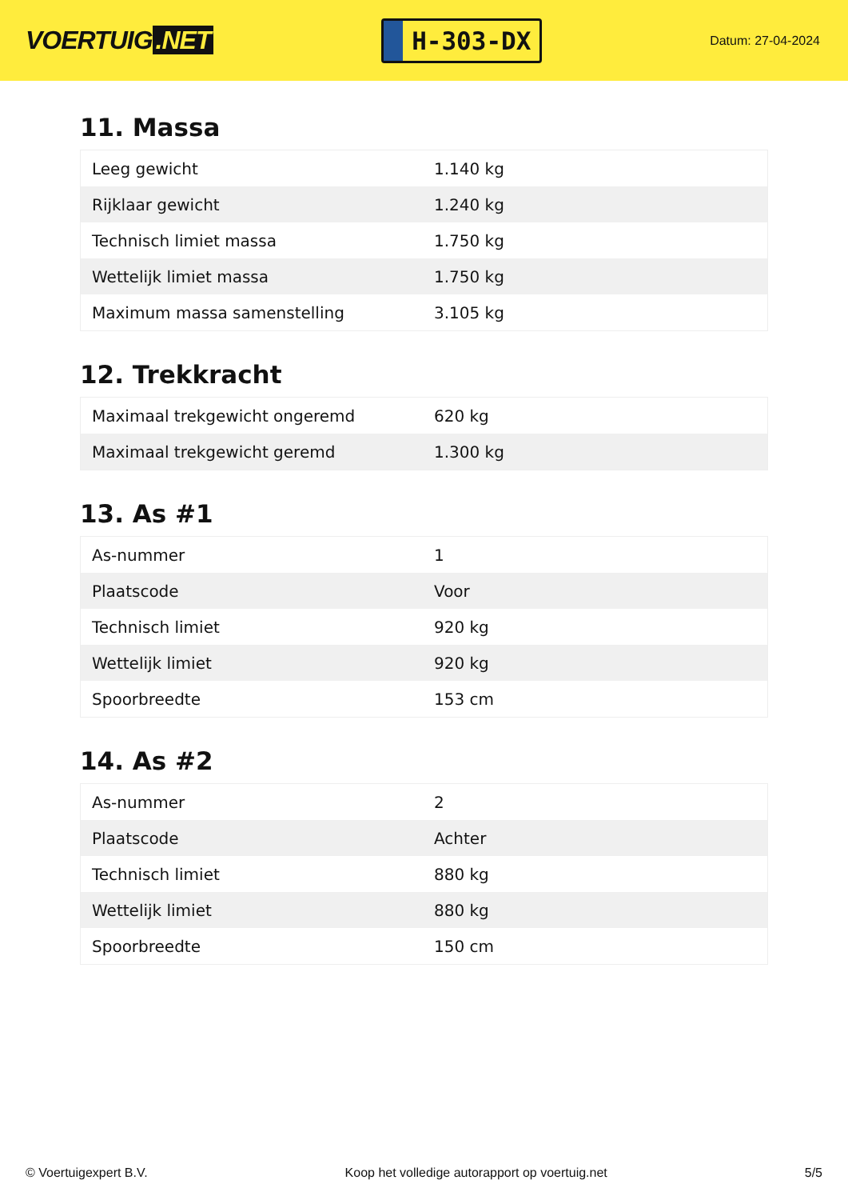VOERTUIG.NET
H-303-DX
Datum: 27-04-2024
11. Massa
| Leeg gewicht | 1.140 kg |
| Rijklaar gewicht | 1.240 kg |
| Technisch limiet massa | 1.750 kg |
| Wettelijk limiet massa | 1.750 kg |
| Maximum massa samenstelling | 3.105 kg |
12. Trekkracht
| Maximaal trekgewicht ongeremd | 620 kg |
| Maximaal trekgewicht geremd | 1.300 kg |
13. As #1
| As-nummer | 1 |
| Plaatscode | Voor |
| Technisch limiet | 920 kg |
| Wettelijk limiet | 920 kg |
| Spoorbreedte | 153 cm |
14. As #2
| As-nummer | 2 |
| Plaatscode | Achter |
| Technisch limiet | 880 kg |
| Wettelijk limiet | 880 kg |
| Spoorbreedte | 150 cm |
© Voertuigexpert B.V. Koop het volledige autorapport op voertuig.net 5/5